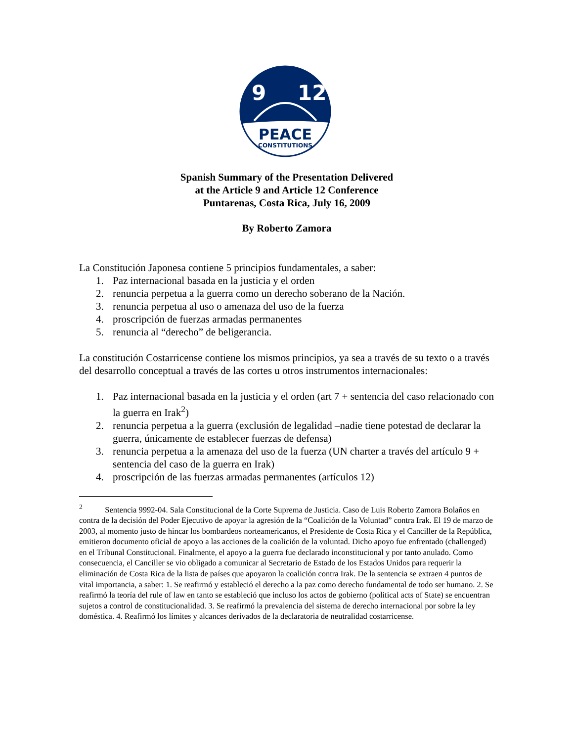9
12
PEACE
CONSTITUTIONS
Spanish Summary of the Presentation Delivered
at the Article 9 and Article 12 Conference
Puntarenas, Costa Rica, July 16, 2009
By Roberto Zamora
La Constitución Japonesa contiene 5 principios fundamentales, a saber:
1. Paz internacional basada en la justicia y el orden
2. renuncia perpetua a la guerra como un derecho soberano de la Nación.
3. renuncia perpetua al uso o amenaza del uso de la fuerza
4. proscripción de fuerzas armadas permanentes
5. renuncia al “derecho” de beligerancia.
La constitución Costarricense contiene los mismos principios, ya sea a través de su texto o a través del desarrollo conceptual a través de las cortes u otros instrumentos internacionales:
1. Paz internacional basada en la justicia y el orden (art 7 + sentencia del caso relacionado con la guerra en Irak<sup>2</sup>)
2. renuncia perpetua a la guerra (exclusión de legalidad –nadie tiene potestad de declarar la guerra, únicamente de establecer fuerzas de defensa)
3. renuncia perpetua a la amenaza del uso de la fuerza (UN charter a través del artículo 9 + sentencia del caso de la guerra en Irak)
4. proscripción de las fuerzas armadas permanentes (artículos 12)
<sup>2</sup> Sentencia 9992-04. Sala Constitucional de la Corte Suprema de Justicia. Caso de Luis Roberto Zamora Bolaños en contra de la decisión del Poder Ejecutivo de apoyar la agresión de la “Coalición de la Voluntad” contra Irak. El 19 de marzo de 2003, al momento justo de hincar los bombardeos norteamericanos, el Presidente de Costa Rica y el Canciller de la República, emitieron documento oficial de apoyo a las acciones de la coalición de la voluntad. Dicho apoyo fue enfrentado (challenged) en el Tribunal Constitucional. Finalmente, el apoyo a la guerra fue declarado inconstitucional y por tanto anulado. Como consecuencia, el Canciller se vio obligado a comunicar al Secretario de Estado de los Estados Unidos para requerir la eliminación de Costa Rica de la lista de países que apoyaron la coalición contra Irak. De la sentencia se extraen 4 puntos de vital importancia, a saber: 1. Se reafirmó y estableció el derecho a la paz como derecho fundamental de todo ser humano. 2. Se reafirmó la teoría del rule of law en tanto se estableció que incluso los actos de gobierno (political acts of State) se encuentran sujetos a control de constitucionalidad. 3. Se reafirmó la prevalencia del sistema de derecho internacional por sobre la ley doméstica. 4. Reafirmó los límites y alcances derivados de la declaratoria de neutralidad costarricense.